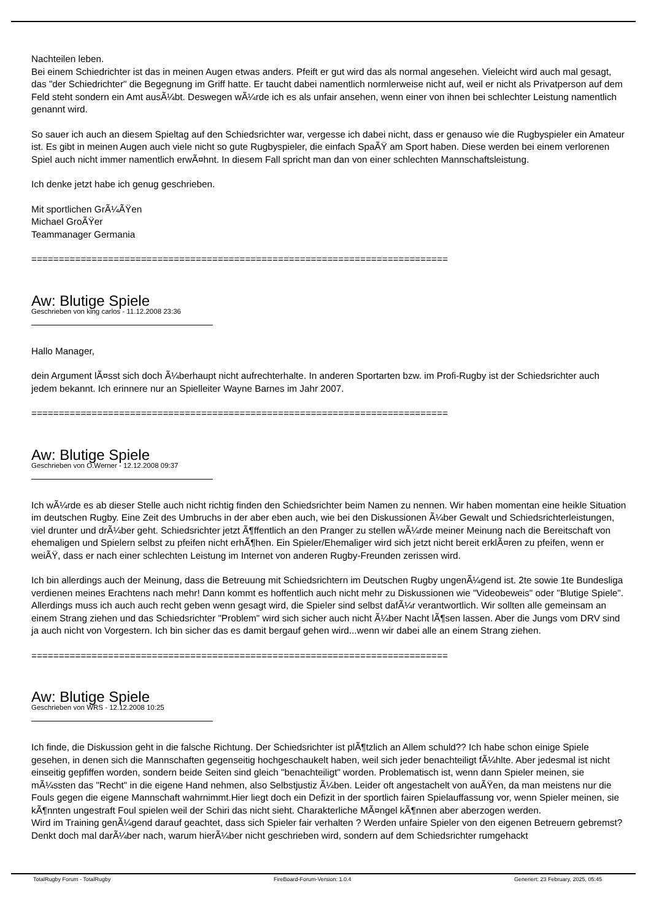Nachteilen leben.
Bei einem Schiedrichter ist das in meinen Augen etwas anders. Pfeift er gut wird das als normal angesehen. Vieleicht wird auch mal gesagt, das "der Schiedrichter" die Begegnung im Griff hatte. Er taucht dabei namentlich normlerweise nicht auf, weil er nicht als Privatperson auf dem Feld steht sondern ein Amt ausÃ¼bt. Deswegen wÃ¼rde ich es als unfair ansehen, wenn einer von ihnen bei schlechter Leistung namentlich genannt wird.
So sauer ich auch an diesem Spieltag auf den Schiedsrichter war, vergesse ich dabei nicht, dass er genauso wie die Rugbyspieler ein Amateur ist. Es gibt in meinen Augen auch viele nicht so gute Rugbyspieler, die einfach SpaÃŸ am Sport haben. Diese werden bei einem verlorenen Spiel auch nicht immer namentlich erwÃ¤hnt. In diesem Fall spricht man dan von einer schlechten Mannschaftsleistung.
Ich denke jetzt habe ich genug geschrieben.
Mit sportlichen GrÃ¼ÃŸen
Michael GroÃŸer
Teammanager Germania
============================================================================
Aw: Blutige Spiele
Geschrieben von king carlos - 11.12.2008 23:36
Hallo Manager,
dein Argument lÃ¤sst sich doch Ã¼berhaupt nicht aufrechterhalte. In anderen Sportarten bzw. im Profi-Rugby ist der Schiedsrichter auch jedem bekannt. Ich erinnere nur an Spielleiter Wayne Barnes im Jahr 2007.
============================================================================
Aw: Blutige Spiele
Geschrieben von O.Werner - 12.12.2008 09:37
Ich wÃ¼rde es ab dieser Stelle auch nicht richtig finden den Schiedsrichter beim Namen zu nennen. Wir haben momentan eine heikle Situation im deutschen Rugby. Eine Zeit des Umbruchs in der aber eben auch, wie bei den Diskussionen Ã¼ber Gewalt und Schiedsrichterleistungen, viel drunter und drÃ¼ber geht. Schiedsrichter jetzt Ã¶ffentlich an den Pranger zu stellen wÃ¼rde meiner Meinung nach die Bereitschaft von ehemaligen und Spielern selbst zu pfeifen nicht erhÃ¶hen. Ein Spieler/Ehemaliger wird sich jetzt nicht bereit erklÃ¤ren zu pfeifen, wenn er weiÃŸ, dass er nach einer schlechten Leistung im Internet von anderen Rugby-Freunden zerissen wird.
Ich bin allerdings auch der Meinung, dass die Betreuung mit Schiedsrichtern im Deutschen Rugby ungenÃ¼gend ist. 2te sowie 1te Bundesliga verdienen meines Erachtens nach mehr! Dann kommt es hoffentlich auch nicht mehr zu Diskussionen wie "Videobeweis" oder "Blutige Spiele". Allerdings muss ich auch auch recht geben wenn gesagt wird, die Spieler sind selbst dafÃ¼r verantwortlich. Wir sollten alle gemeinsam an einem Strang ziehen und das Schiedsrichter "Problem" wird sich sicher auch nicht Ã¼ber Nacht lÃ¶sen lassen. Aber die Jungs vom DRV sind ja auch nicht von Vorgestern. Ich bin sicher das es damit bergauf gehen wird...wenn wir dabei alle an einem Strang ziehen.
============================================================================
Aw: Blutige Spiele
Geschrieben von WRS - 12.12.2008 10:25
Ich finde, die Diskussion geht in die falsche Richtung. Der Schiedsrichter ist plÃ¶tzlich an Allem schuld?? Ich habe schon einige Spiele gesehen, in denen sich die Mannschaften gegenseitig hochgeschaukelt haben, weil sich jeder benachteiligt fÃ¼hlte. Aber jedesmal ist nicht einseitig gepfiffen worden, sondern beide Seiten sind gleich "benachteiligt" worden. Problematisch ist, wenn dann Spieler meinen, sie mÃ¼ssten das "Recht" in die eigene Hand nehmen, also Selbstjustiz Ã¼ben. Leider oft angestachelt von auÃŸen, da man meistens nur die Fouls gegen die eigene Mannschaft wahrnimmt.Hier liegt doch ein Defizit in der sportlich fairen Spielauffassung vor, wenn Spieler meinen, sie kÃ¶nnten ungestraft Foul spielen weil der Schiri das nicht sieht. Charakterliche MÃ¤ngel kÃ¶nnen aber aberzogen werden.
Wird im Training genÃ¼gend darauf geachtet, dass sich Spieler fair verhalten ? Werden unfaire Spieler von den eigenen Betreuern gebremst?
Denkt doch mal darÃ¼ber nach, warum hierÃ¼ber nicht geschrieben wird, sondern auf dem Schiedsrichter rumgehackt
TotalRugby Forum - TotalRugby FireBoard-Forum-Version: 1.0.4 Generiert: 23 February, 2025, 05:45